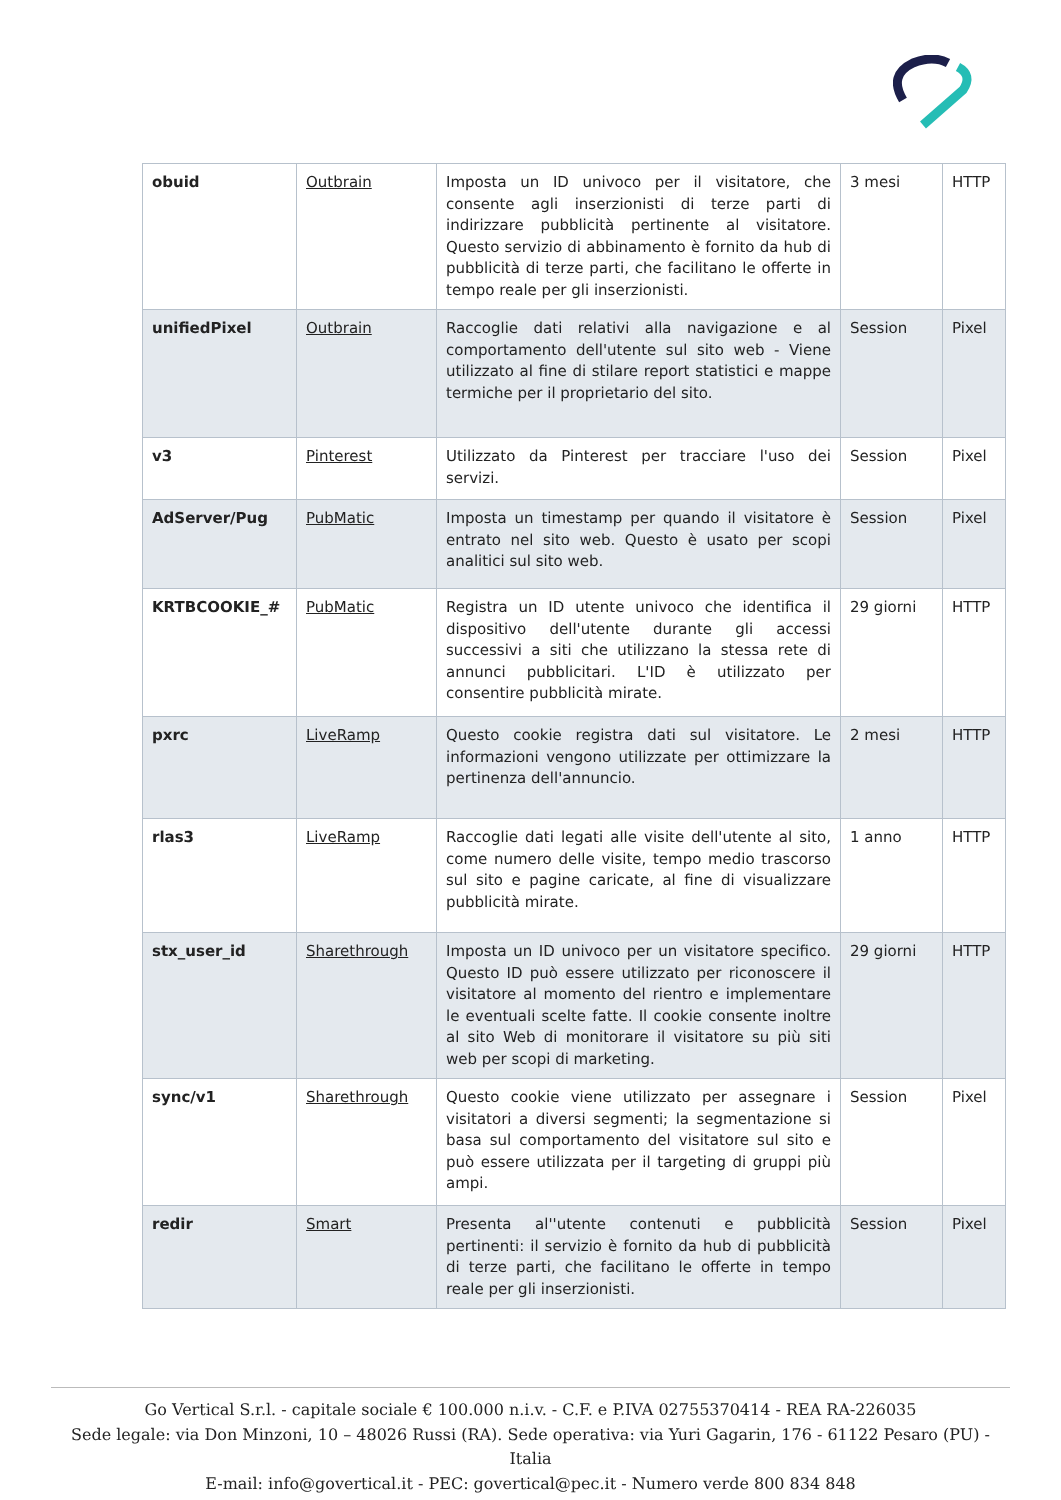| obuid | Outbrain | Imposta un ID univoco per il visitatore, che consente agli inserzionisti di terze parti di indirizzare pubblicità pertinente al visitatore. Questo servizio di abbinamento è fornito da hub di pubblicità di terze parti, che facilitano le offerte in tempo reale per gli inserzionisti. | 3 mesi | HTTP |
| unifiedPixel | Outbrain | Raccoglie dati relativi alla navigazione e al comportamento dell'utente sul sito web - Viene utilizzato al fine di stilare report statistici e mappe termiche per il proprietario del sito. | Session | Pixel |
| v3 | Pinterest | Utilizzato da Pinterest per tracciare l'uso dei servizi. | Session | Pixel |
| AdServer/Pug | PubMatic | Imposta un timestamp per quando il visitatore è entrato nel sito web. Questo è usato per scopi analitici sul sito web. | Session | Pixel |
| KRTBCOOKIE_# | PubMatic | Registra un ID utente univoco che identifica il dispositivo dell'utente durante gli accessi successivi a siti che utilizzano la stessa rete di annunci pubblicitari. L'ID è utilizzato per consentire pubblicità mirate. | 29 giorni | HTTP |
| pxrc | LiveRamp | Questo cookie registra dati sul visitatore. Le informazioni vengono utilizzate per ottimizzare la pertinenza dell'annuncio. | 2 mesi | HTTP |
| rlas3 | LiveRamp | Raccoglie dati legati alle visite dell'utente al sito, come numero delle visite, tempo medio trascorso sul sito e pagine caricate, al fine di visualizzare pubblicità mirate. | 1 anno | HTTP |
| stx_user_id | Sharethrough | Imposta un ID univoco per un visitatore specifico. Questo ID può essere utilizzato per riconoscere il visitatore al momento del rientro e implementare le eventuali scelte fatte. Il cookie consente inoltre al sito Web di monitorare il visitatore su più siti web per scopi di marketing. | 29 giorni | HTTP |
| sync/v1 | Sharethrough | Questo cookie viene utilizzato per assegnare i visitatori a diversi segmenti; la segmentazione si basa sul comportamento del visitatore sul sito e può essere utilizzata per il targeting di gruppi più ampi. | Session | Pixel |
| redir | Smart | Presenta al''utente contenuti e pubblicità pertinenti: il servizio è fornito da hub di pubblicità di terze parti, che facilitano le offerte in tempo reale per gli inserzionisti. | Session | Pixel |
Go Vertical S.r.l. - capitale sociale € 100.000 n.i.v. - C.F. e P.IVA 02755370414 - REA RA-226035
Sede legale: via Don Minzoni, 10 – 48026 Russi (RA). Sede operativa: via Yuri Gagarin, 176 - 61122 Pesaro (PU) - Italia
E-mail: info@govertical.it - PEC: govertical@pec.it - Numero verde 800 834 848